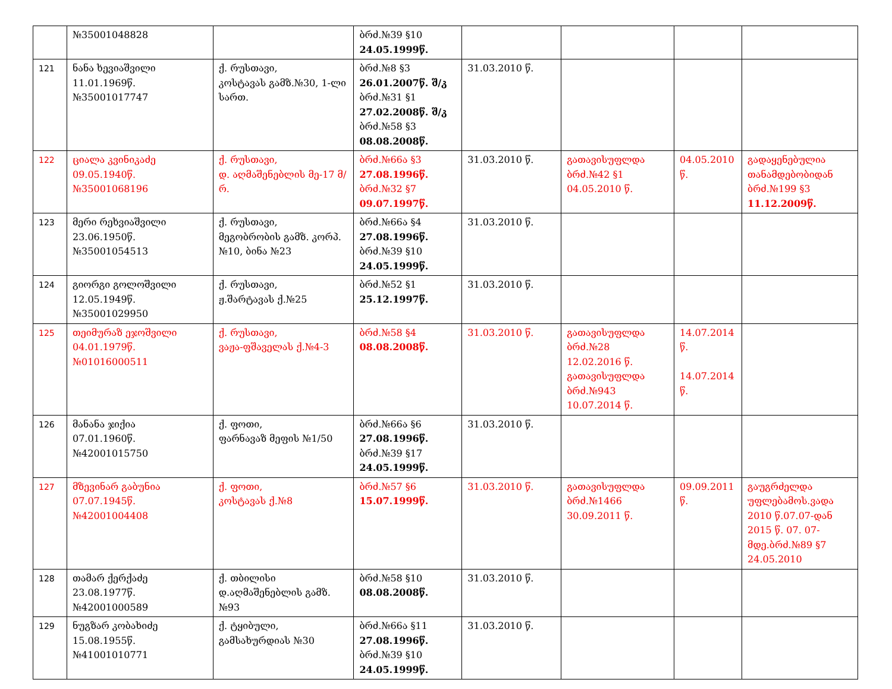| | №35001048828 | | ბრძ.№39 §10 24.05.1999წ. | | | | |
| 121 | ნანა ხევიაშვილი 11.01.1969წ. №35001017747 | ქ. რუსთავი, კოსტავას გამზ.№30, 1-ლი სართ. | ბრძ.№8 §3 26.01.2007წ. შ/კ ბრძ.№31 §1 27.02.2008წ. შ/კ ბრძ.№58 §3 08.08.2008წ. | 31.03.2010 წ. | | | |
| 122 | ციალა კვინიკაძე 09.05.1940წ. №35001068196 | ქ. რუსთავი, დ. აღმაშენებლის მე-17 მ/რ. | ბრძ.№66ა §3 27.08.1996წ. ბრძ.№32 §7 09.07.1997წ. | 31.03.2010 წ. | გათავისუფლდა ბრძ.№42 §1 04.05.2010 წ. | 04.05.2010 წ. | გადაყენებულია თანამდებობიდან ბრძ.№199 §3 11.12.2009წ. |
| 123 | მერი რეხვიაშვილი 23.06.1950წ. №35001054513 | ქ. რუსთავი, მეგობრობის გამზ. კორპ. №10, ბინა №23 | ბრძ.№66ა §4 27.08.1996წ. ბრძ.№39 §10 24.05.1999წ. | 31.03.2010 წ. | | | |
| 124 | გიორგი გოლოშვილი 12.05.1949წ. №35001029950 | ქ. რუსთავი, ჟ.შარტავას ქ.№25 | ბრძ.№52 §1 25.12.1997წ. | 31.03.2010 წ. | | | |
| 125 | თეიმურაზ ეჯოშვილი 04.01.1979წ. №01016000511 | ქ. რუსთავი, ვაჟა-ფშაველას ქ.№4-3 | ბრძ.№58 §4 08.08.2008წ. | 31.03.2010 წ. | გათავისუფლდა ბრძ.№28 12.02.2016 წ. გათავისუფლდა ბრძ.№943 10.07.2014 წ. | 14.07.2014 წ. 14.07.2014 წ. | |
| 126 | მანანა ჯიქია 07.01.1960წ. №42001015750 | ქ. ფოთი, ფარნავაზ მეფის №1/50 | ბრძ.№66ა §6 27.08.1996წ. ბრძ.№39 §17 24.05.1999წ. | 31.03.2010 წ. | | | |
| 127 | მზევინარ გაბუნია 07.07.1945წ. №42001004408 | ქ. ფოთი, კოსტავას ქ.№8 | ბრძ.№57 §6 15.07.1999წ. | 31.03.2010 წ. | გათავისუფლდა ბრძ.№1466 30.09.2011 წ. | 09.09.2011 წ. | გაუგრძელდა უფლებამოს.ვადა 2010 წ.07.07-დან 2015 წ. 07. 07-მდე.ბრძ.№89 §7 24.05.2010 |
| 128 | თამარ ქერქაძე 23.08.1977წ. №42001000589 | ქ. თბილისი დ.აღმაშენებლის გამზ.№93 | ბრძ.№58 §10 08.08.2008წ. | 31.03.2010 წ. | | | |
| 129 | ნუგზარ კობახიძე 15.08.1955წ. №41001010771 | ქ. ტყიბული, გამსახურდიას №30 | ბრძ.№66ა §11 27.08.1996წ. ბრძ.№39 §10 24.05.1999წ. | 31.03.2010 წ. | | | |